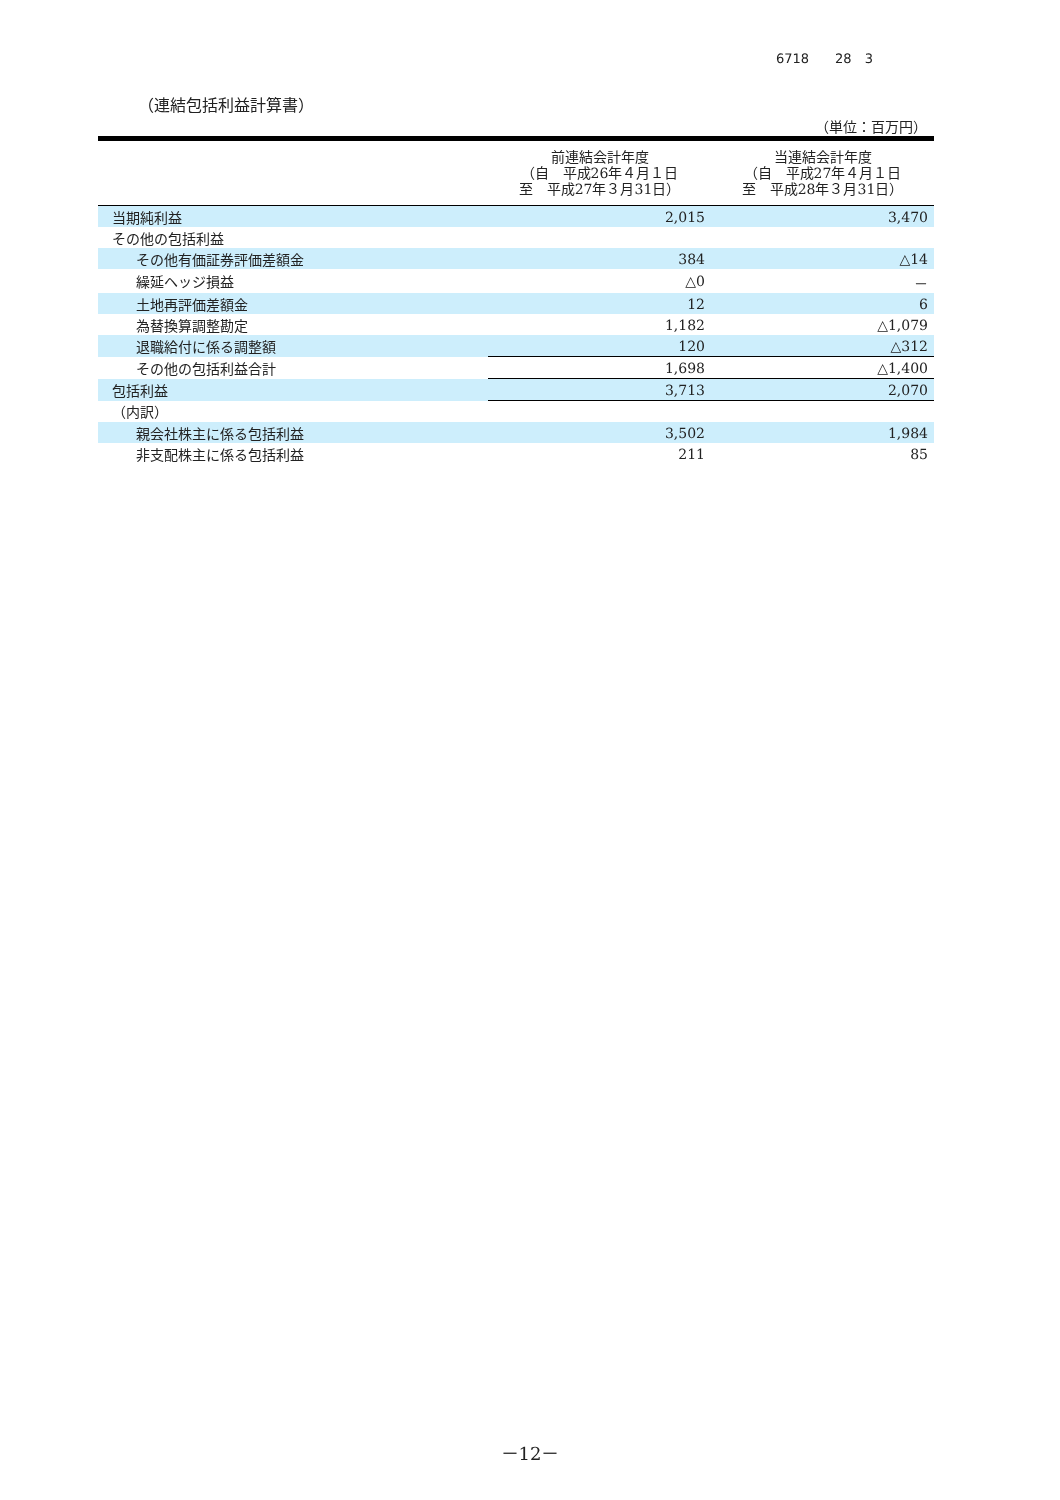6718　　28　3
（連結包括利益計算書）
（単位：百万円）
| | 前連結会計年度 （自 平成26年４月１日 至 平成27年３月31日） | 当連結会計年度 （自 平成27年４月１日 至 平成28年３月31日） |
| --- | --- | --- |
| 当期純利益 | 2,015 | 3,470 |
| その他の包括利益 | | |
| その他有価証券評価差額金 | 384 | △14 |
| 繰延ヘッジ損益 | △0 | － |
| 土地再評価差額金 | 12 | 6 |
| 為替換算調整勘定 | 1,182 | △1,079 |
| 退職給付に係る調整額 | 120 | △312 |
| その他の包括利益合計 | 1,698 | △1,400 |
| 包括利益 | 3,713 | 2,070 |
| （内訳） | | |
| 親会社株主に係る包括利益 | 3,502 | 1,984 |
| 非支配株主に係る包括利益 | 211 | 85 |
－12－